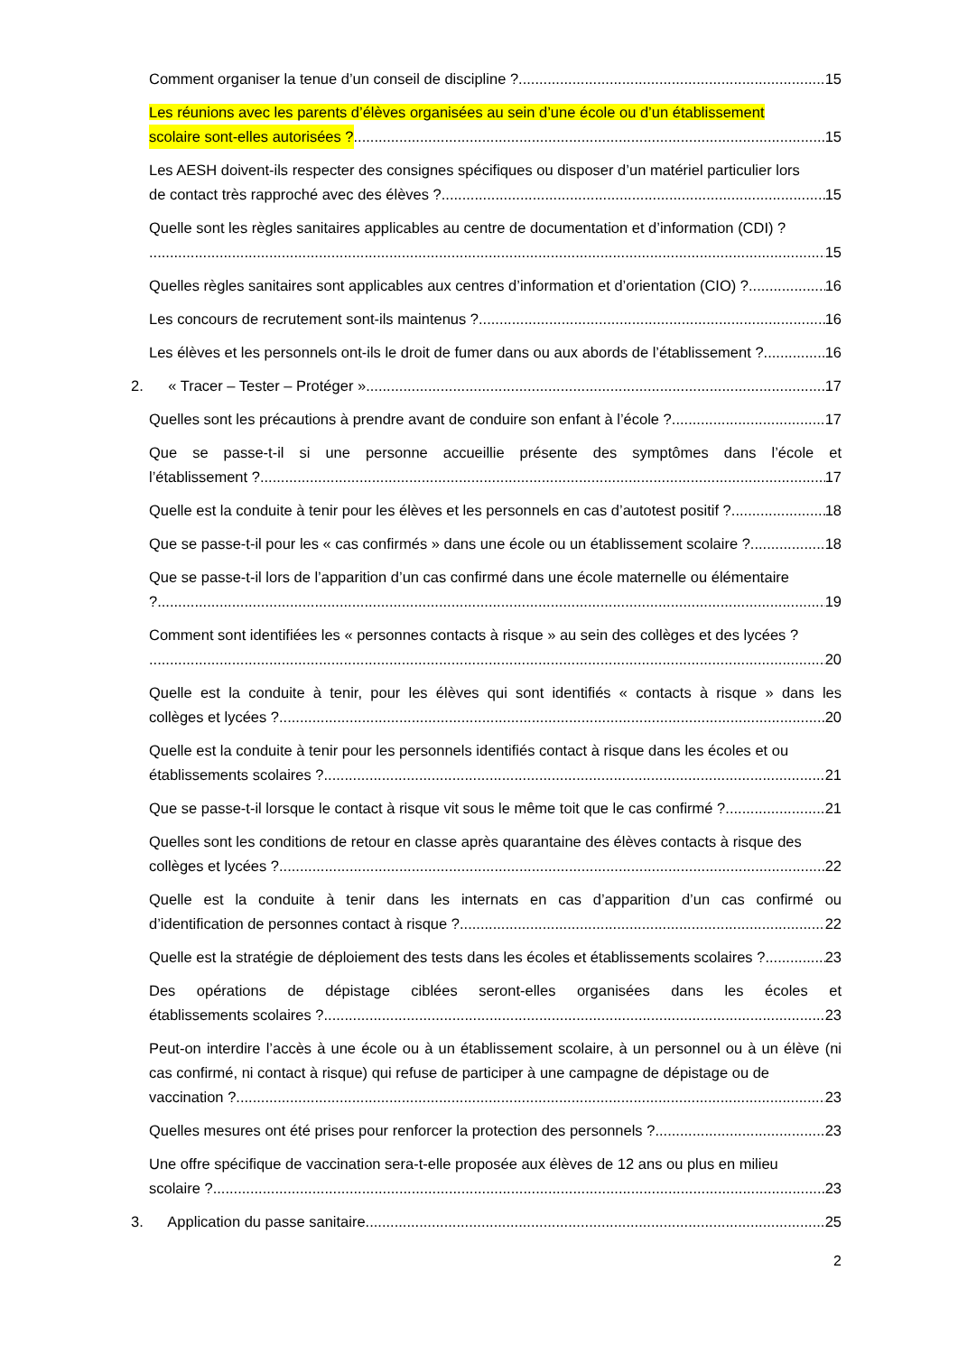Comment organiser la tenue d’un conseil de discipline ? 15
Les réunions avec les parents d’élèves organisées au sein d’une école ou d’un établissement
scolaire sont-elles autorisées ? 15
Les AESH doivent-ils respecter des consignes spécifiques ou disposer d’un matériel particulier lors
de contact très rapproché avec des élèves ? 15
Quelle sont les règles sanitaires applicables au centre de documentation et d’information (CDI) ?
15
Quelles règles sanitaires sont applicables aux centres d’information et d’orientation (CIO) ? 16
Les concours de recrutement sont-ils maintenus ? 16
Les élèves et les personnels ont-ils le droit de fumer dans ou aux abords de l’établissement ? 16
2. « Tracer – Tester – Protéger » 17
Quelles sont les précautions à prendre avant de conduire son enfant à l’école ? 17
Que se passe-t-il si une personne accueillie présente des symptômes dans l’école et
l’établissement ? 17
Quelle est la conduite à tenir pour les élèves et les personnels en cas d’autotest positif ? 18
Que se passe-t-il pour les « cas confirmés » dans une école ou un établissement scolaire ? 18
Que se passe-t-il lors de l’apparition d’un cas confirmé dans une école maternelle ou élémentaire
? 19
Comment sont identifiées les « personnes contacts à risque » au sein des collèges et des lycées ?
20
Quelle est la conduite à tenir, pour les élèves qui sont identifiés « contacts à risque » dans les
collèges et lycées ? 20
Quelle est la conduite à tenir pour les personnels identifiés contact à risque dans les écoles et ou
établissements scolaires ? 21
Que se passe-t-il lorsque le contact à risque vit sous le même toit que le cas confirmé ? 21
Quelles sont les conditions de retour en classe après quarantaine des élèves contacts à risque des
collèges et lycées ? 22
Quelle est la conduite à tenir dans les internats en cas d’apparition d’un cas confirmé ou
d’identification de personnes contact à risque ? 22
Quelle est la stratégie de déploiement des tests dans les écoles et établissements scolaires ? 23
Des opérations de dépistage ciblées seront-elles organisées dans les écoles et
établissements scolaires ? 23
Peut-on interdire l’accès à une école ou à un établissement scolaire, à un personnel ou à un élève (ni cas confirmé, ni contact à risque) qui refuse de participer à une campagne de dépistage ou de
vaccination ? 23
Quelles mesures ont été prises pour renforcer la protection des personnels ? 23
Une offre spécifique de vaccination sera-t-elle proposée aux élèves de 12 ans ou plus en milieu
scolaire ? 23
3. Application du passe sanitaire 25
2